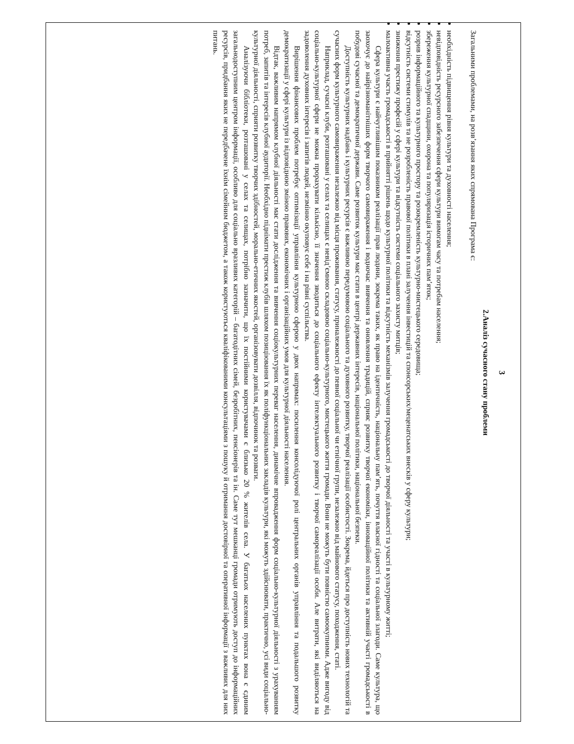3
2.Аналіз сучасного стану проблеми
Загальними проблемами, на розв’язання яких спрямована Програма є:
необхідність підвищення рівня культури та духовності населення;
невідповідність ресурсного забезпечення сфери культури вимогам часу та потребам населення;
збереження культурної спадщини, охорона та популяризація історичних пам’яток;
розрив інформаційного та культурного простору та розокремленість культурно-мистецького середовища;
відсутність системи стимулів та не розробленість правової політики в плані залучення інвестицій та спонсорських/меценатських внесків у сферу культури;
зниження престижу професій у сфері культури та відсутність системи соціального захисту митців;
малоактивна участь громадськості в прийнятті рішень щодо культурної політики та відсутність механізмів залучення громадськості до творчої діяльності та участі в культурному житті;
Сфера культури є найчутливішим показником реалізації прав людини, зокрема таких, як право на ідентичність, національну пам’ять, почуття власної гідності та соціальної злагоди. Саме культура, що заохочує до найрізноманітніших форм творчого самовираження і водночас вивчення та оновлення традицій, сприяє розвитку творчої економіки, інноваційної політики та активній участі громадськості в побудові сучасної та демократичної держави. Саме розвиток культури має стати в центрі державних інтересів, національної політики, національної безпеки.
Доступність культурних надбань і культурних ресурсів є важливою передумовою соціального та духовного розвитку, творчої реалізації особистості. Зокрема, йдеться про доступність нових технологій та сучасних форм культурного самовираження незалежно від місця проживання, статусу, приналежності до певної соціальної чи етнічної групи, незалежно від майнового статусу, походження, статі.
Наприклад, сучасні клуби, розташовані у селах та селищах є невід’ємною складовою соціально-культурного, мистецького життя громади. Вони не можуть бути повністю самоокупними. Адже вигоду від соціально-культурної сфери не можна прорахувати кількісно, її значення зводиться до соціального ефекту інтелектуального розвитку і творчої самореалізації особи. Але витрати, які виділяються на задоволення духовних інтересів і запитів людей, незмінно окуповує себе і на рівні суспільства.
Вирішення фінансових проблем потребує оптимізації управління культурною сферою у двох напрямах: посилення консолідуючої ролі центральних органів управління та подальшого розвитку демократизації у сфері культури із відповідною зміною правових, економічних і організаційних умов для культурної діяльності населення.
Відтак, важливим напрямом клубної діяльності має стати дослідження та вивчення соціокультурних переваг населення, динамічне впровадження форм соціально-культурної діяльності з урахуванням потреб, запитів та інтересів клубної аудиторії. Необхідно піднімати престиж клубів шляхом позиціювання їх як поліфункціональних закладів культури, які можуть здійснювати, практично, усі види соціально-культурної діяльності, сприяти розвитку творчих здібностей, морально-етичних якостей, організовувати дозвілля, відпочинок та розваги.
Аналізуючи бібліотеки, розташовані у селах та селищах, потрібно зазначити, що їх постійними користувачами є близько 20 % жителів села. У багатьох населених пунктах вона є єдиним загальнодоступним центром інформації, особливо для соціально вразливих категорій – багатодітних сімей, безробітних, пенсіонерів та ін. Саме тут мешканці громади отримують доступ до інформаційних ресурсів, придбання яких не передбачене їхнім сімейним бюджетом, а також користуються кваліфікованими консультаціями з пошуку й отримання достовірної та оперативної інформації з важливих для них питань.